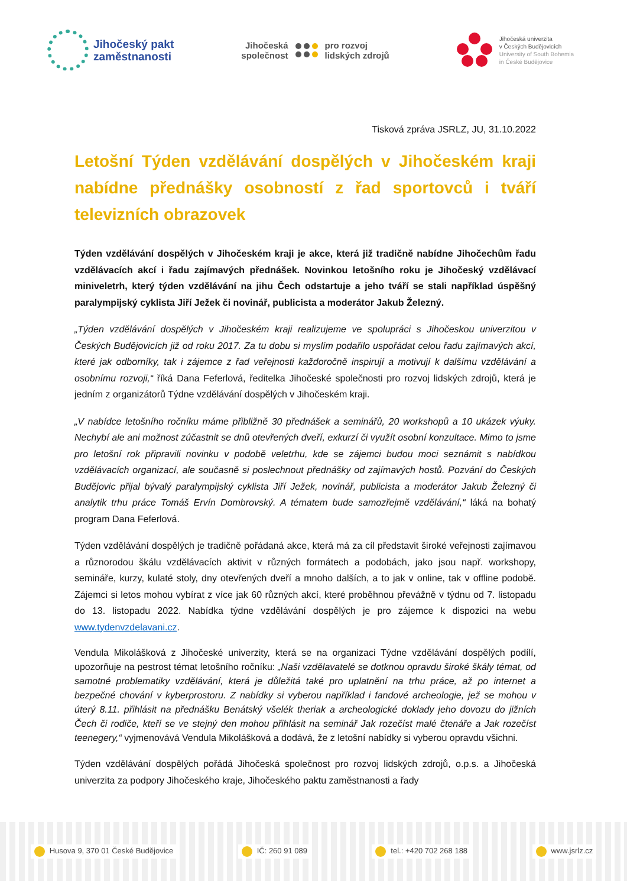Jihočeský pakt
zaměstnanosti
Jihočeská
společnost
pro rozvoj
lidských zdrojů
Jihočeská univerzita
v Českých Budějovicích
University of South Bohemia
in České Budějovice
Tisková zpráva JSRLZ, JU, 31.10.2022
Letošní Týden vzdělávání dospělých v Jihočeském kraji nabídne přednášky osobností z řad sportovců i tváří televizních obrazovek
Týden vzdělávání dospělých v Jihočeském kraji je akce, která již tradičně nabídne Jihočechům řadu vzdělávacích akcí i řadu zajímavých přednášek. Novinkou letošního roku je Jihočeský vzdělávací miniveletrh, který týden vzdělávání na jihu Čech odstartuje a jeho tváří se stali například úspěšný paralympijský cyklista Jiří Ježek či novinář, publicista a moderátor Jakub Železný.
„Týden vzdělávání dospělých v Jihočeském kraji realizujeme ve spolupráci s Jihočeskou univerzitou v Českých Budějovicích již od roku 2017. Za tu dobu si myslím podařilo uspořádat celou řadu zajímavých akcí, které jak odborníky, tak i zájemce z řad veřejnosti každoročně inspirují a motivují k dalšímu vzdělávání a osobnímu rozvoji,“ říká Dana Feferlová, ředitelka Jihočeské společnosti pro rozvoj lidských zdrojů, která je jedním z organizátorů Týdne vzdělávání dospělých v Jihočeském kraji.
„V nabídce letošního ročníku máme přibližně 30 přednášek a seminářů, 20 workshopů a 10 ukázek výuky. Nechybí ale ani možnost zúčastnit se dnů otevřených dveří, exkurzí či využít osobní konzultace. Mimo to jsme pro letošní rok připravili novinku v podobě veletrhu, kde se zájemci budou moci seznámit s nabídkou vzdělávacích organizací, ale současně si poslechnout přednášky od zajímavých hostů. Pozvání do Českých Budějovic přijal bývalý paralympijský cyklista Jiří Ježek, novinář, publicista a moderátor Jakub Železný či analytik trhu práce Tomáš Ervín Dombrovský. A tématem bude samozřejmě vzdělávání,“ láká na bohatý program Dana Feferlová.
Týden vzdělávání dospělých je tradičně pořádaná akce, která má za cíl představit široké veřejnosti zajímavou a různorodou škálu vzdělávacích aktivit v různých formátech a podobách, jako jsou např. workshopy, semináře, kurzy, kulaté stoly, dny otevřených dveří a mnoho dalších, a to jak v online, tak v offline podobě. Zájemci si letos mohou vybírat z více jak 60 různých akcí, které proběhnou převážně v týdnu od 7. listopadu do 13. listopadu 2022. Nabídka týdne vzdělávání dospělých je pro zájemce k dispozici na webu www.tydenvzdelavani.cz.
Vendula Mikolášková z Jihočeské univerzity, která se na organizaci Týdne vzdělávání dospělých podílí, upozorňuje na pestrost témat letošního ročníku: „Naši vzdělavatelé se dotknou opravdu široké škály témat, od samotné problematiky vzdělávání, která je důležitá také pro uplatnění na trhu práce, až po internet a bezpečné chování v kyberprostoru. Z nabídky si vyberou například i fandové archeologie, jež se mohou v úterý 8.11. přihlásit na přednášku Benátský všelék theriak a archeologické doklady jeho dovozu do jižních Čech či rodiče, kteří se ve stejný den mohou přihlásit na seminář Jak rozečíst malé čtenáře a Jak rozečíst teenegery,“ vyjmenovává Vendula Mikolášková a dodává, že z letošní nabídky si vyberou opravdu všichni.
Týden vzdělávání dospělých pořádá Jihočeská společnost pro rozvoj lidských zdrojů, o.p.s. a Jihočeská univerzita za podpory Jihočeského kraje, Jihočeského paktu zaměstnanosti a řady
Husova 9, 370 01 České Budějovice IČ: 260 91 089 tel.: +420 702 268 188 www.jsrlz.cz